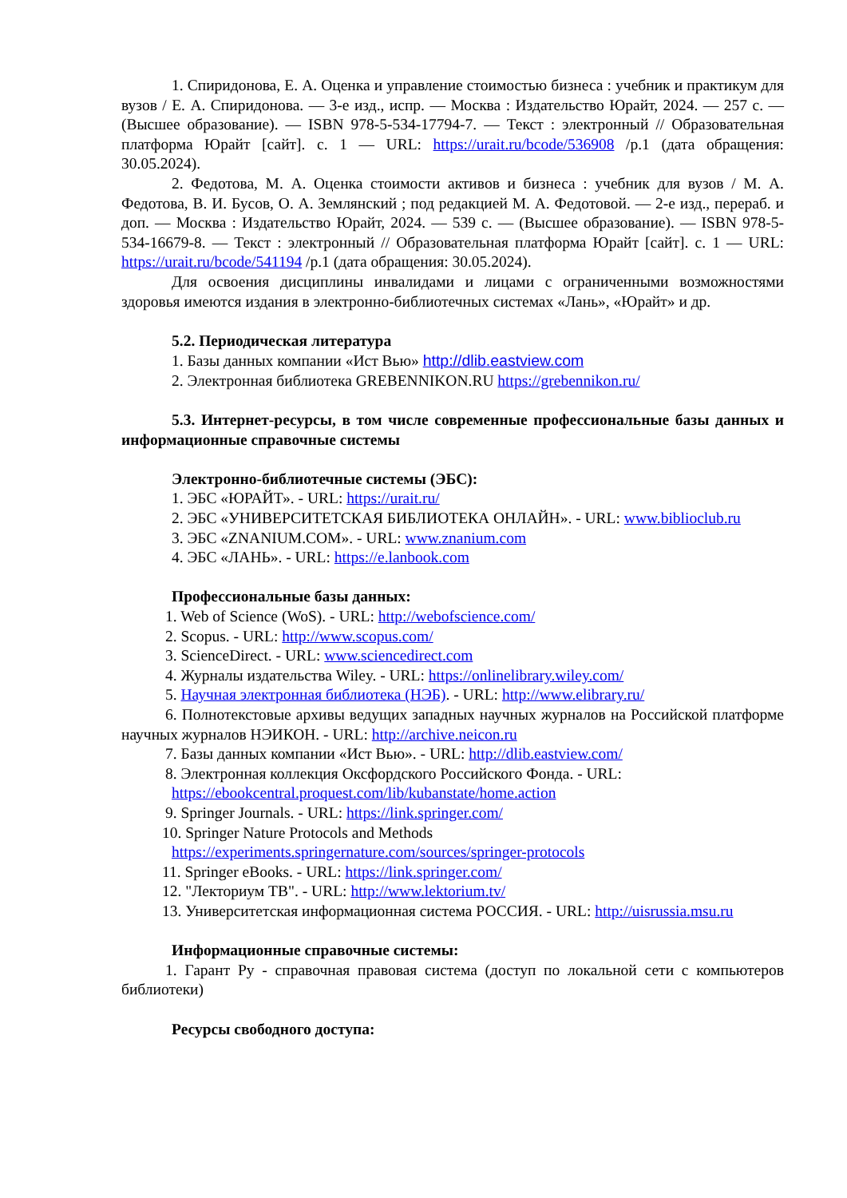1. Спиридонова, Е. А. Оценка и управление стоимостью бизнеса : учебник и практикум для вузов / Е. А. Спиридонова. — 3-е изд., испр. — Москва : Издательство Юрайт, 2024. — 257 с. — (Высшее образование). — ISBN 978-5-534-17794-7. — Текст : электронный // Образовательная платформа Юрайт [сайт]. с. 1 — URL: https://urait.ru/bcode/536908 /p.1 (дата обращения: 30.05.2024).
2. Федотова, М. А. Оценка стоимости активов и бизнеса : учебник для вузов / М. А. Федотова, В. И. Бусов, О. А. Землянский ; под редакцией М. А. Федотовой. — 2-е изд., перераб. и доп. — Москва : Издательство Юрайт, 2024. — 539 с. — (Высшее образование). — ISBN 978-5-534-16679-8. — Текст : электронный // Образовательная платформа Юрайт [сайт]. с. 1 — URL: https://urait.ru/bcode/541194 /p.1 (дата обращения: 30.05.2024).
Для освоения дисциплины инвалидами и лицами с ограниченными возможностями здоровья имеются издания в электронно-библиотечных системах «Лань», «Юрайт» и др.
5.2. Периодическая литература
1. Базы данных компании «Ист Вью» http://dlib.eastview.com
2. Электронная библиотека GREBENNIKON.RU https://grebennikon.ru/
5.3. Интернет-ресурсы, в том числе современные профессиональные базы данных и информационные справочные системы
Электронно-библиотечные системы (ЭБС):
1. ЭБС «ЮРАЙТ». - URL: https://urait.ru/
2. ЭБС «УНИВЕРСИТЕТСКАЯ БИБЛИОТЕКА ОНЛАЙН». - URL: www.biblioclub.ru
3. ЭБС «ZNANIUM.COM». - URL: www.znanium.com
4. ЭБС «ЛАНЬ». - URL: https://e.lanbook.com
Профессиональные базы данных:
1. Web of Science (WoS). - URL: http://webofscience.com/
2. Scopus. - URL: http://www.scopus.com/
3. ScienceDirect. - URL: www.sciencedirect.com
4. Журналы издательства Wiley. - URL: https://onlinelibrary.wiley.com/
5. Научная электронная библиотека (НЭБ). - URL: http://www.elibrary.ru/
6. Полнотекстовые архивы ведущих западных научных журналов на Российской платформе научных журналов НЭИКОН. - URL: http://archive.neicon.ru
7. Базы данных компании «Ист Вью». - URL: http://dlib.eastview.com/
8. Электронная коллекция Оксфордского Российского Фонда. - URL:
https://ebookcentral.proquest.com/lib/kubanstate/home.action
9. Springer Journals. - URL: https://link.springer.com/
10. Springer Nature Protocols and Methods
https://experiments.springernature.com/sources/springer-protocols
11. Springer eBooks. - URL: https://link.springer.com/
12. "Лекториум ТВ". - URL: http://www.lektorium.tv/
13. Университетская информационная система РОССИЯ. - URL: http://uisrussia.msu.ru
Информационные справочные системы:
1. Гарант Ру - справочная правовая система (доступ по локальной сети с компьютеров библиотеки)
Ресурсы свободного доступа: